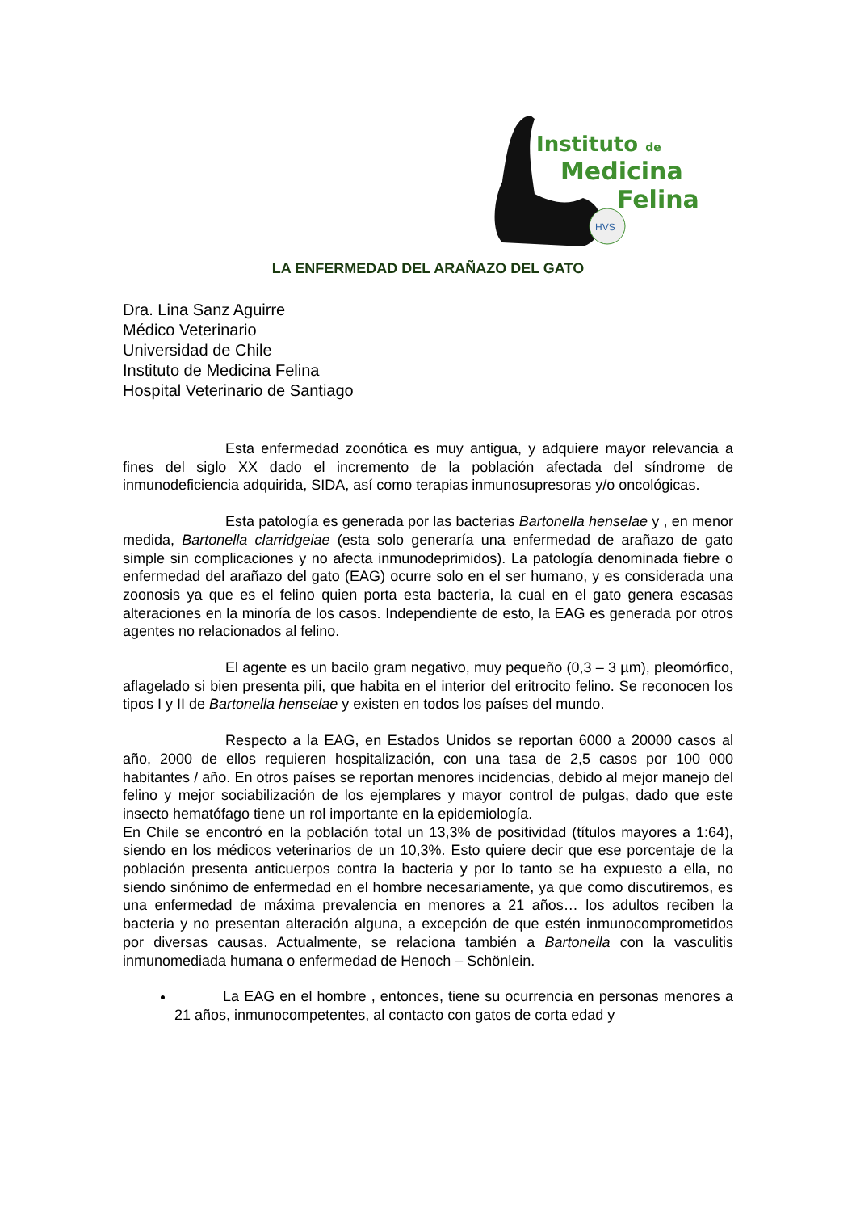HVS
Instituto de
Medicina
Felina
LA ENFERMEDAD DEL ARAÑAZO DEL GATO
Dra. Lina Sanz Aguirre
Médico Veterinario
Universidad de Chile
Instituto de Medicina Felina
Hospital Veterinario de Santiago
Esta enfermedad zoonótica es muy antigua, y adquiere mayor relevancia a fines del siglo XX dado el incremento de la población afectada del síndrome de inmunodeficiencia adquirida, SIDA, así como terapias inmunosupresoras y/o oncológicas.
Esta patología es generada por las bacterias Bartonella henselae y , en menor medida, Bartonella clarridgeiae (esta solo generaría una enfermedad de arañazo de gato simple sin complicaciones y no afecta inmunodeprimidos). La patología denominada fiebre o enfermedad del arañazo del gato (EAG) ocurre solo en el ser humano, y es considerada una zoonosis ya que es el felino quien porta esta bacteria, la cual en el gato genera escasas alteraciones en la minoría de los casos. Independiente de esto, la EAG es generada por otros agentes no relacionados al felino.
El agente es un bacilo gram negativo, muy pequeño (0,3 – 3 µm), pleomórfico, aflagelado si bien presenta pili, que habita en el interior del eritrocito felino. Se reconocen los tipos I y II de Bartonella henselae y existen en todos los países del mundo.
Respecto a la EAG, en Estados Unidos se reportan 6000 a 20000 casos al año, 2000 de ellos requieren hospitalización, con una tasa de 2,5 casos por 100 000 habitantes / año. En otros países se reportan menores incidencias, debido al mejor manejo del felino y mejor sociabilización de los ejemplares y mayor control de pulgas, dado que este insecto hematófago tiene un rol importante en la epidemiología.
En Chile se encontró en la población total un 13,3% de positividad (títulos mayores a 1:64), siendo en los médicos veterinarios de un 10,3%. Esto quiere decir que ese porcentaje de la población presenta anticuerpos contra la bacteria y por lo tanto se ha expuesto a ella, no siendo sinónimo de enfermedad en el hombre necesariamente, ya que como discutiremos, es una enfermedad de máxima prevalencia en menores a 21 años… los adultos reciben la bacteria y no presentan alteración alguna, a excepción de que estén inmunocomprometidos por diversas causas. Actualmente, se relaciona también a Bartonella con la vasculitis inmunomediada humana o enfermedad de Henoch – Schönlein.
La EAG en el hombre , entonces, tiene su ocurrencia en personas menores a 21 años, inmunocompetentes, al contacto con gatos de corta edad y